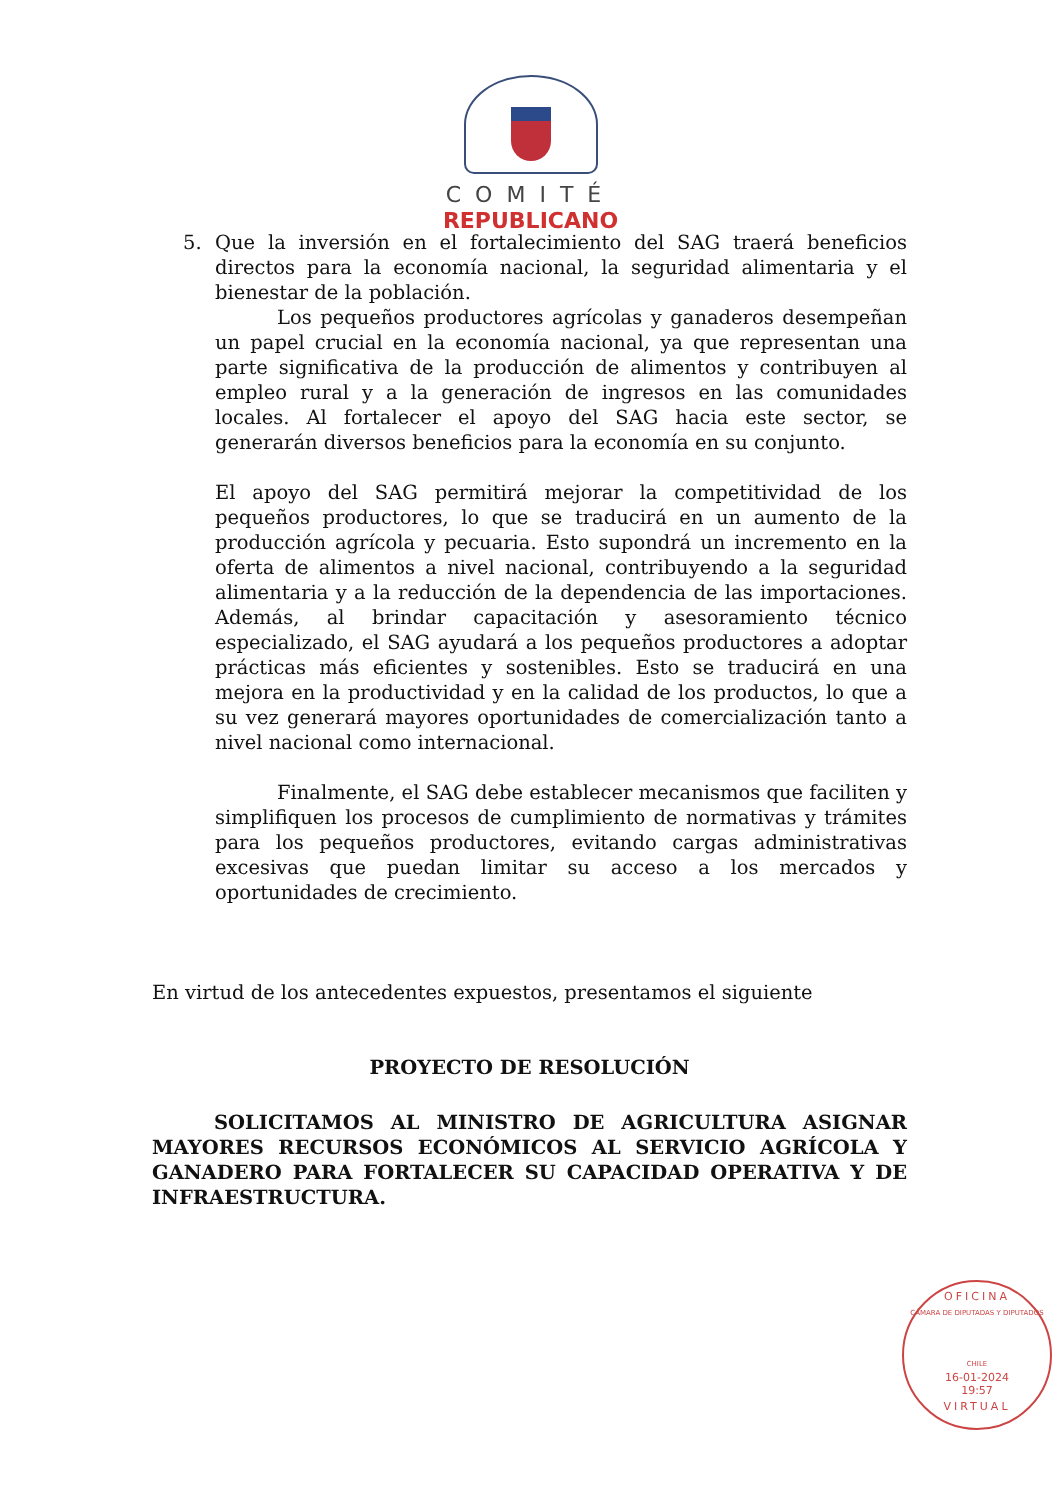COMITÉ
REPUBLICANO
5. Que la inversión en el fortalecimiento del SAG traerá beneficios directos para la economía nacional, la seguridad alimentaria y el bienestar de la población.
Los pequeños productores agrícolas y ganaderos desempeñan un papel crucial en la economía nacional, ya que representan una parte significativa de la producción de alimentos y contribuyen al empleo rural y a la generación de ingresos en las comunidades locales. Al fortalecer el apoyo del SAG hacia este sector, se generarán diversos beneficios para la economía en su conjunto.
El apoyo del SAG permitirá mejorar la competitividad de los pequeños productores, lo que se traducirá en un aumento de la producción agrícola y pecuaria. Esto supondrá un incremento en la oferta de alimentos a nivel nacional, contribuyendo a la seguridad alimentaria y a la reducción de la dependencia de las importaciones. Además, al brindar capacitación y asesoramiento técnico especializado, el SAG ayudará a los pequeños productores a adoptar prácticas más eficientes y sostenibles. Esto se traducirá en una mejora en la productividad y en la calidad de los productos, lo que a su vez generará mayores oportunidades de comercialización tanto a nivel nacional como internacional.
Finalmente, el SAG debe establecer mecanismos que faciliten y simplifiquen los procesos de cumplimiento de normativas y trámites para los pequeños productores, evitando cargas administrativas excesivas que puedan limitar su acceso a los mercados y oportunidades de crecimiento.
En virtud de los antecedentes expuestos, presentamos el siguiente
PROYECTO DE RESOLUCIÓN
SOLICITAMOS AL MINISTRO DE AGRICULTURA ASIGNAR MAYORES RECURSOS ECONÓMICOS AL SERVICIO AGRÍCOLA Y GANADERO PARA FORTALECER SU CAPACIDAD OPERATIVA Y DE INFRAESTRUCTURA.
OFICINA
CÁMARA DE DIPUTADAS Y DIPUTADOS
CHILE
16-01-2024
19:57
VIRTUAL